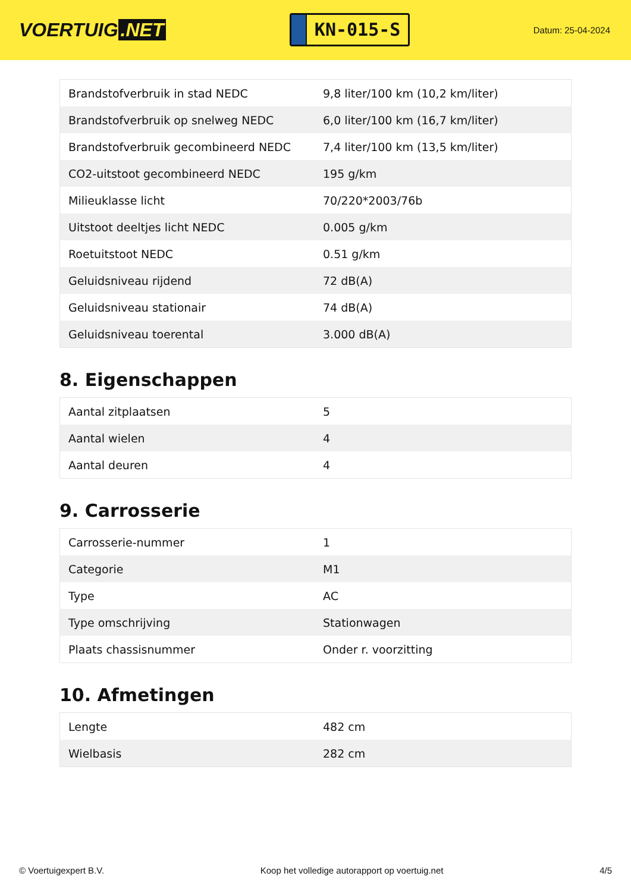VOERTUIG.NET
KN-015-S
Datum: 25-04-2024
| Brandstofverbruik in stad NEDC | 9,8 liter/100 km (10,2 km/liter) |
| Brandstofverbruik op snelweg NEDC | 6,0 liter/100 km (16,7 km/liter) |
| Brandstofverbruik gecombineerd NEDC | 7,4 liter/100 km (13,5 km/liter) |
| CO2-uitstoot gecombineerd NEDC | 195 g/km |
| Milieuklasse licht | 70/220*2003/76b |
| Uitstoot deeltjes licht NEDC | 0.005 g/km |
| Roetuitstoot NEDC | 0.51 g/km |
| Geluidsniveau rijdend | 72 dB(A) |
| Geluidsniveau stationair | 74 dB(A) |
| Geluidsniveau toerental | 3.000 dB(A) |
8. Eigenschappen
| Aantal zitplaatsen | 5 |
| Aantal wielen | 4 |
| Aantal deuren | 4 |
9. Carrosserie
| Carrosserie-nummer | 1 |
| Categorie | M1 |
| Type | AC |
| Type omschrijving | Stationwagen |
| Plaats chassisnummer | Onder r. voorzitting |
10. Afmetingen
| Lengte | 482 cm |
| Wielbasis | 282 cm |
© Voertuigexpert B.V. Koop het volledige autorapport op voertuig.net 4/5